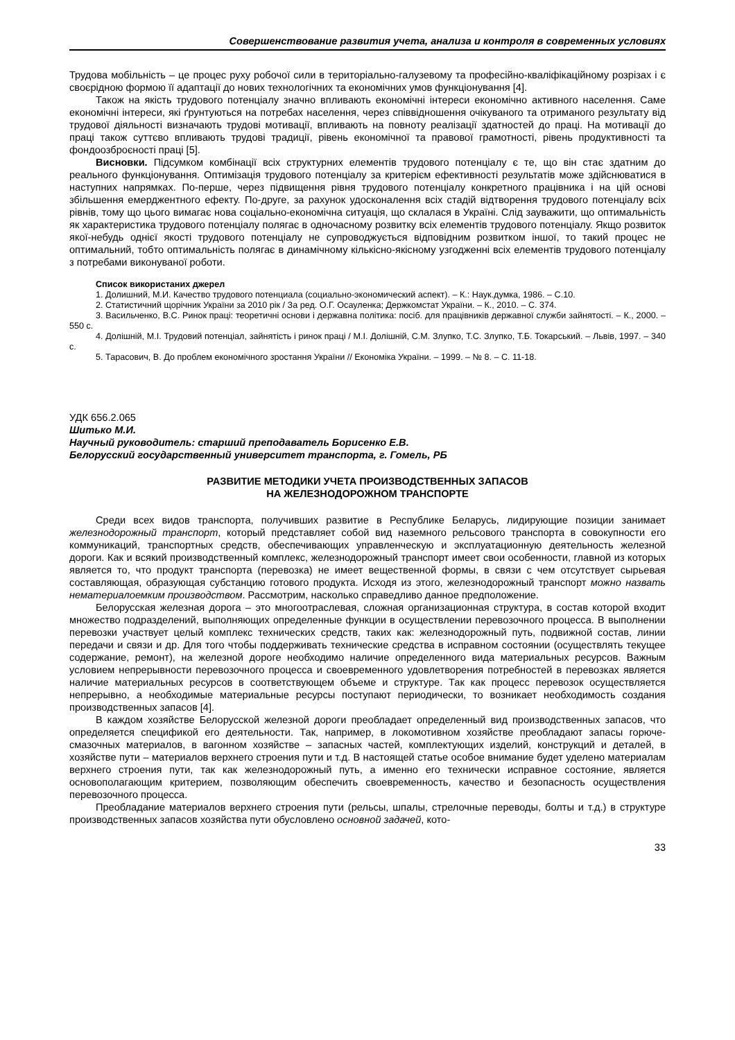Совершенствование развития учета, анализа и контроля в современных условиях
Трудова мобільність – це процес руху робочої сили в територіально-галузевому та професійно-кваліфікаційному розрізах і є своєрідною формою її адаптації до нових технологічних та економічних умов функціонування [4].
Також на якість трудового потенціалу значно впливають економічні інтереси економічно активного населення. Саме економічні інтереси, які ґрунтуються на потребах населення, через співвідношення очікуваного та отриманого результату від трудової діяльності визначають трудові мотивації, впливають на повноту реалізації здатностей до праці. На мотивації до праці також суттєво впливають трудові традиції, рівень економічної та правової грамотності, рівень продуктивності та фондоозброєності праці [5].
Висновки. Підсумком комбінації всіх структурних елементів трудового потенціалу є те, що він стає здатним до реального функціонування. Оптимізація трудового потенціалу за критерієм ефективності результатів може здійснюватися в наступних напрямках. По-перше, через підвищення рівня трудового потенціалу конкретного працівника і на цій основі збільшення емерджентного ефекту. По-друге, за рахунок удосконалення всіх стадій відтворення трудового потенціалу всіх рівнів, тому що цього вимагає нова соціально-економічна ситуація, що склалася в Україні. Слід зауважити, що оптимальність як характеристика трудового потенціалу полягає в одночасному розвитку всіх елементів трудового потенціалу. Якщо розвиток якої-небудь однієї якості трудового потенціалу не супроводжується відповідним розвитком іншої, то такий процес не оптимальний, тобто оптимальність полягає в динамічному кількісно-якісному узгодженні всіх елементів трудового потенціалу з потребами виконуваної роботи.
Список використаних джерел
1. Долишний, М.И. Качество трудового потенциала (социально-экономический аспект). – К.: Наук.думка, 1986. – С.10.
2. Статистичний щорічник України за 2010 рік / За ред. О.Г. Осауленка; Держкомстат України. – К., 2010. – С. 374.
3. Васильченко, В.С. Ринок праці: теоретичні основи і державна політика: посіб. для працівників державної служби зайнятості. – К., 2000. – 550 с.
4. Долішній, М.І. Трудовий потенціал, зайнятість і ринок праці / М.І. Долішній, С.М. Злупко, Т.С. Злупко, Т.Б. Токарський. – Львів, 1997. – 340 с.
5. Тарасович, В. До проблем економічного зростання України // Економіка України. – 1999. – № 8. – С. 11-18.
УДК 656.2.065
Шитько М.И.
Научный руководитель: старший преподаватель Борисенко Е.В.
Белорусский государственный университет транспорта, г. Гомель, РБ
РАЗВИТИЕ МЕТОДИКИ УЧЕТА ПРОИЗВОДСТВЕННЫХ ЗАПАСОВ
НА ЖЕЛЕЗНОДОРОЖНОМ ТРАНСПОРТЕ
Среди всех видов транспорта, получивших развитие в Республике Беларусь, лидирующие позиции занимает железнодорожный транспорт, который представляет собой вид наземного рельсового транспорта в совокупности его коммуникаций, транспортных средств, обеспечивающих управленческую и эксплуатационную деятельность железной дороги. Как и всякий производственный комплекс, железнодорожный транспорт имеет свои особенности, главной из которых является то, что продукт транспорта (перевозка) не имеет вещественной формы, в связи с чем отсутствует сырьевая составляющая, образующая субстанцию готового продукта. Исходя из этого, железнодорожный транспорт можно назвать нематериалоемким производством. Рассмотрим, насколько справедливо данное предположение.
Белорусская железная дорога – это многоотраслевая, сложная организационная структура, в состав которой входит множество подразделений, выполняющих определенные функции в осуществлении перевозочного процесса. В выполнении перевозки участвует целый комплекс технических средств, таких как: железнодорожный путь, подвижной состав, линии передачи и связи и др. Для того чтобы поддерживать технические средства в исправном состоянии (осуществлять текущее содержание, ремонт), на железной дороге необходимо наличие определенного вида материальных ресурсов. Важным условием непрерывности перевозочного процесса и своевременного удовлетворения потребностей в перевозках является наличие материальных ресурсов в соответствующем объеме и структуре. Так как процесс перевозок осуществляется непрерывно, а необходимые материальные ресурсы поступают периодически, то возникает необходимость создания производственных запасов [4].
В каждом хозяйстве Белорусской железной дороги преобладает определенный вид производственных запасов, что определяется спецификой его деятельности. Так, например, в локомотивном хозяйстве преобладают запасы горюче-смазочных материалов, в вагонном хозяйстве – запасных частей, комплектующих изделий, конструкций и деталей, в хозяйстве пути – материалов верхнего строения пути и т.д. В настоящей статье особое внимание будет уделено материалам верхнего строения пути, так как железнодорожный путь, а именно его технически исправное состояние, является основополагающим критерием, позволяющим обеспечить своевременность, качество и безопасность осуществления перевозочного процесса.
Преобладание материалов верхнего строения пути (рельсы, шпалы, стрелочные переводы, болты и т.д.) в структуре производственных запасов хозяйства пути обусловлено основной задачей, кото-
33